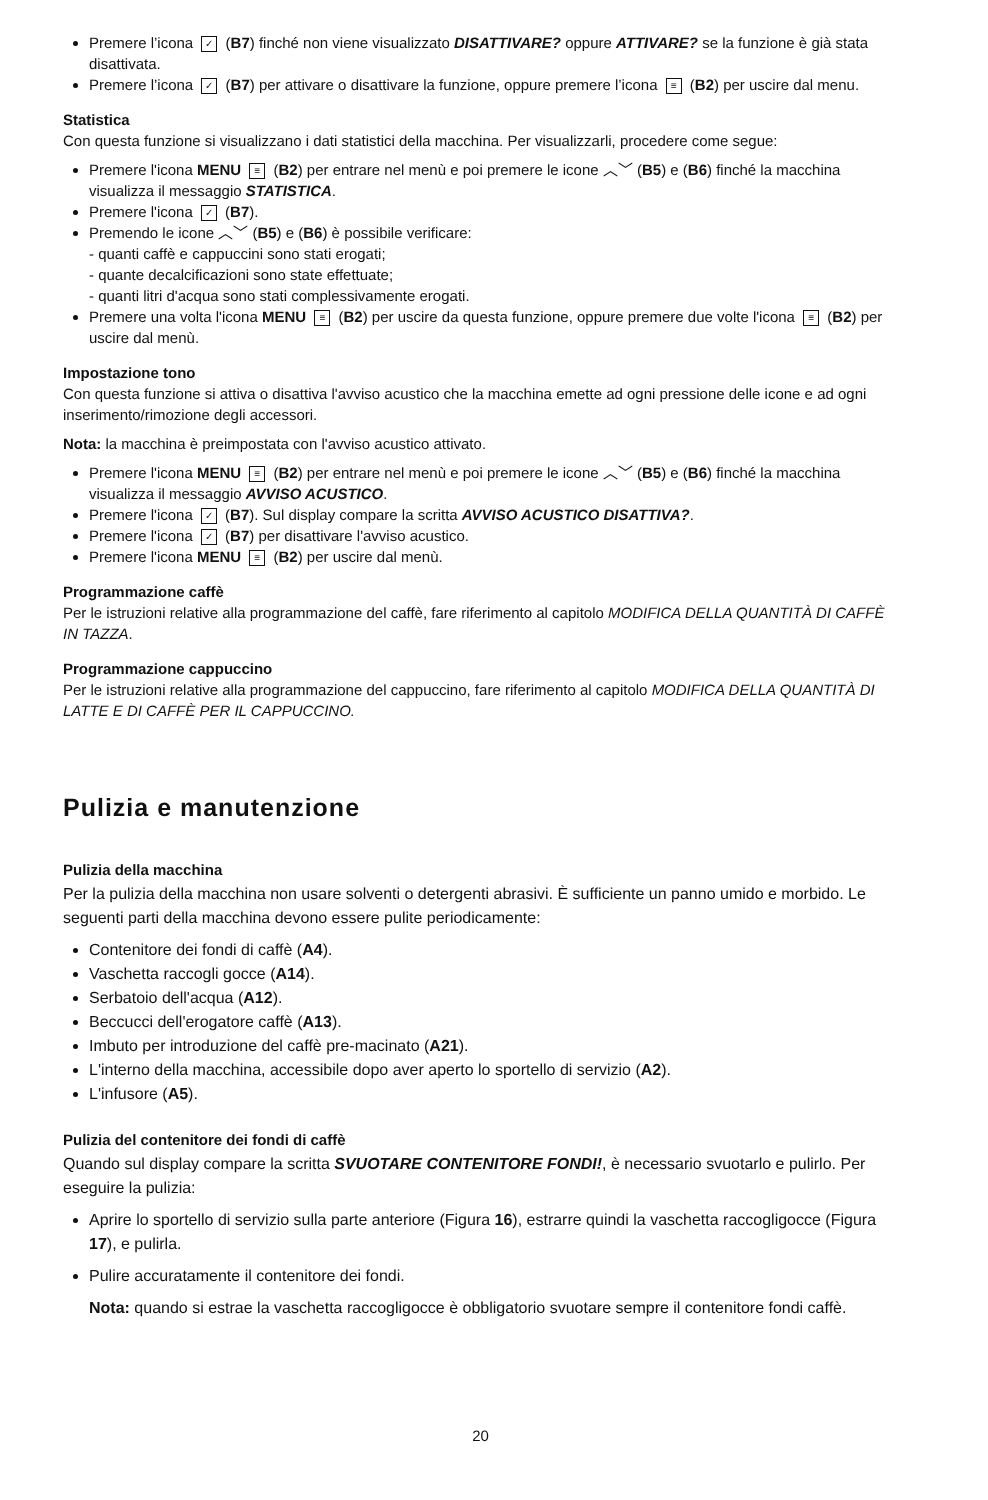Premere l’icona ✓ (B7) finché non viene visualizzato DISATTIVARE? oppure ATTIVARE? se la funzione è già stata disattivata.
Premere l’icona ✓ (B7) per attivare o disattivare la funzione, oppure premere l’icona ≡ (B2) per uscire dal menu.
Statistica
Con questa funzione si visualizzano i dati statistici della macchina. Per visualizzarli, procedere come segue:
Premere l'icona MENU ≡ (B2) per entrare nel menù e poi premere le icone ︿﹀ (B5) e (B6) finché la macchina visualizza il messaggio STATISTICA.
Premere l'icona ✓ (B7).
Premendo le icone ︿﹀ (B5) e (B6) è possibile verificare:
- quanti caffè e cappuccini sono stati erogati;
- quante decalcificazioni sono state effettuate;
- quanti litri d'acqua sono stati complessivamente erogati.
Premere una volta l'icona MENU ≡ (B2) per uscire da questa funzione, oppure premere due volte l'icona ≡ (B2) per uscire dal menù.
Impostazione tono
Con questa funzione si attiva o disattiva l'avviso acustico che la macchina emette ad ogni pressione delle icone e ad ogni inserimento/rimozione degli accessori.
Nota: la macchina è preimpostata con l'avviso acustico attivato.
Premere l'icona MENU ≡ (B2) per entrare nel menù e poi premere le icone ︿﹀ (B5) e (B6) finché la macchina visualizza il messaggio AVVISO ACUSTICO.
Premere l'icona ✓ (B7). Sul display compare la scritta AVVISO ACUSTICO DISATTIVA?.
Premere l'icona ✓ (B7) per disattivare l'avviso acustico.
Premere l'icona MENU ≡ (B2) per uscire dal menù.
Programmazione caffè
Per le istruzioni relative alla programmazione del caffè, fare riferimento al capitolo MODIFICA DELLA QUANTITÀ DI CAFFÈ IN TAZZA.
Programmazione cappuccino
Per le istruzioni relative alla programmazione del cappuccino, fare riferimento al capitolo MODIFICA DELLA QUANTITÀ DI LATTE E DI CAFFÈ PER IL CAPPUCCINO.
Pulizia e manutenzione
Pulizia della macchina
Per la pulizia della macchina non usare solventi o detergenti abrasivi. È sufficiente un panno umido e morbido. Le seguenti parti della macchina devono essere pulite periodicamente:
Contenitore dei fondi di caffè (A4).
Vaschetta raccogli gocce (A14).
Serbatoio dell'acqua (A12).
Beccucci dell'erogatore caffè (A13).
Imbuto per introduzione del caffè pre-macinato (A21).
L'interno della macchina, accessibile dopo aver aperto lo sportello di servizio (A2).
L'infusore (A5).
Pulizia del contenitore dei fondi di caffè
Quando sul display compare la scritta SVUOTARE CONTENITORE FONDI!, è necessario svuotarlo e pulirlo. Per eseguire la pulizia:
Aprire lo sportello di servizio sulla parte anteriore (Figura 16), estrarre quindi la vaschetta raccogligocce (Figura 17), e pulirla.
Pulire accuratamente il contenitore dei fondi.
Nota: quando si estrae la vaschetta raccogligocce è obbligatorio svuotare sempre il contenitore fondi caffè.
20